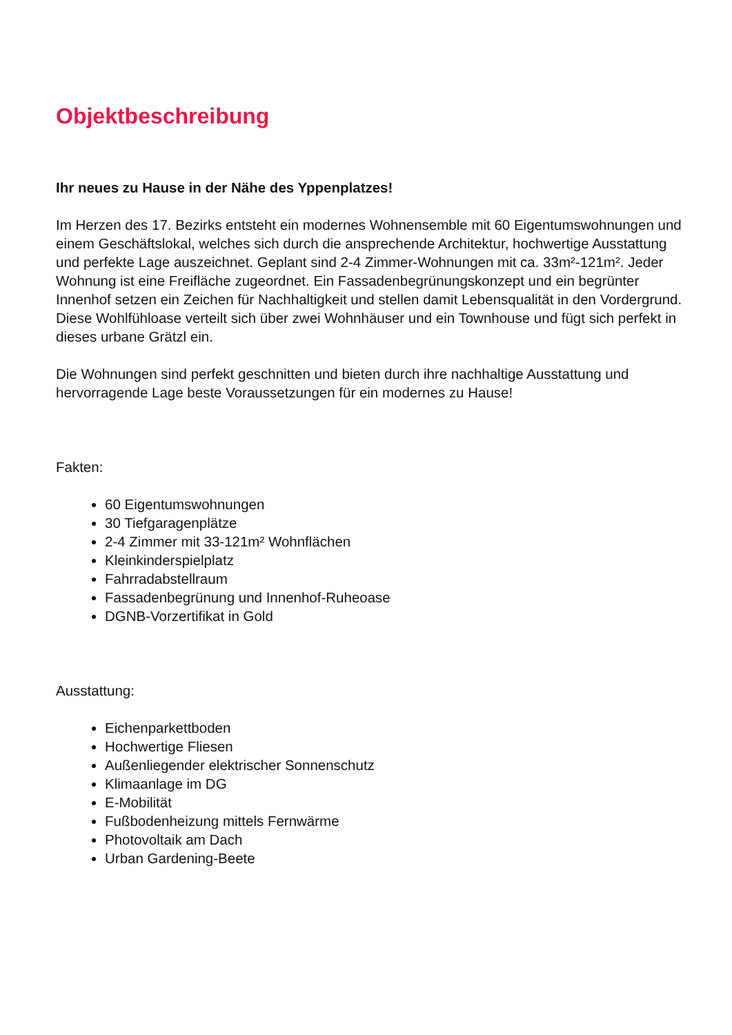Objektbeschreibung
Ihr neues zu Hause in der Nähe des Yppenplatzes!
Im Herzen des 17. Bezirks entsteht ein modernes Wohnensemble mit 60 Eigentumswohnungen und einem Geschäftslokal, welches sich durch die ansprechende Architektur, hochwertige Ausstattung und perfekte Lage auszeichnet. Geplant sind 2-4 Zimmer-Wohnungen mit ca. 33m²-121m². Jeder Wohnung ist eine Freifläche zugeordnet. Ein Fassadenbegrünungskonzept und ein begrünter Innenhof setzen ein Zeichen für Nachhaltigkeit und stellen damit Lebensqualität in den Vordergrund. Diese Wohlfühloase verteilt sich über zwei Wohnhäuser und ein Townhouse und fügt sich perfekt in dieses urbane Grätzl ein.
Die Wohnungen sind perfekt geschnitten und bieten durch ihre nachhaltige Ausstattung und hervorragende Lage beste Voraussetzungen für ein modernes zu Hause!
Fakten:
60 Eigentumswohnungen
30 Tiefgaragenplätze
2-4 Zimmer mit 33-121m² Wohnflächen
Kleinkinderspielplatz
Fahrradabstellraum
Fassadenbegrünung und Innenhof-Ruheoase
DGNB-Vorzertifikat in Gold
Ausstattung:
Eichenparkettboden
Hochwertige Fliesen
Außenliegender elektrischer Sonnenschutz
Klimaanlage im DG
E-Mobilität
Fußbodenheizung mittels Fernwärme
Photovoltaik am Dach
Urban Gardening-Beete